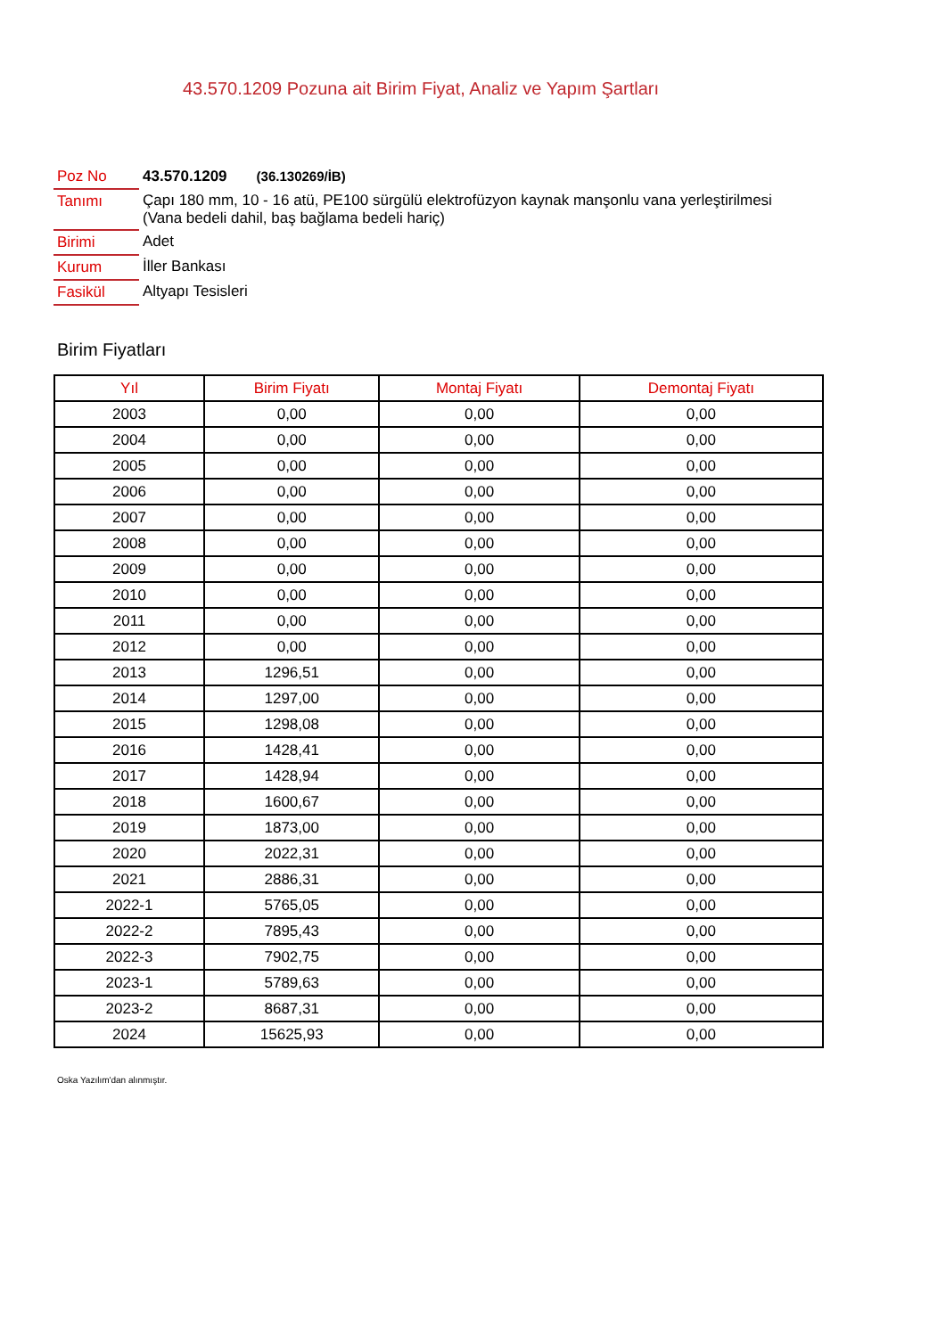43.570.1209 Pozuna ait Birim Fiyat, Analiz ve Yapım Şartları
| Poz No | 43.570.1209 (36.130269/İB) |
| Tanımı | Çapı 180 mm, 10 - 16 atü, PE100 sürgülü elektrofüzyon kaynak manşonlu vana yerleştirilmesi (Vana bedeli dahil, baş bağlama bedeli hariç) |
| Birimi | Adet |
| Kurum | İller Bankası |
| Fasikül | Altyapı Tesisleri |
Birim Fiyatları
| Yıl | Birim Fiyatı | Montaj Fiyatı | Demontaj Fiyatı |
| --- | --- | --- | --- |
| 2003 | 0,00 | 0,00 | 0,00 |
| 2004 | 0,00 | 0,00 | 0,00 |
| 2005 | 0,00 | 0,00 | 0,00 |
| 2006 | 0,00 | 0,00 | 0,00 |
| 2007 | 0,00 | 0,00 | 0,00 |
| 2008 | 0,00 | 0,00 | 0,00 |
| 2009 | 0,00 | 0,00 | 0,00 |
| 2010 | 0,00 | 0,00 | 0,00 |
| 2011 | 0,00 | 0,00 | 0,00 |
| 2012 | 0,00 | 0,00 | 0,00 |
| 2013 | 1296,51 | 0,00 | 0,00 |
| 2014 | 1297,00 | 0,00 | 0,00 |
| 2015 | 1298,08 | 0,00 | 0,00 |
| 2016 | 1428,41 | 0,00 | 0,00 |
| 2017 | 1428,94 | 0,00 | 0,00 |
| 2018 | 1600,67 | 0,00 | 0,00 |
| 2019 | 1873,00 | 0,00 | 0,00 |
| 2020 | 2022,31 | 0,00 | 0,00 |
| 2021 | 2886,31 | 0,00 | 0,00 |
| 2022-1 | 5765,05 | 0,00 | 0,00 |
| 2022-2 | 7895,43 | 0,00 | 0,00 |
| 2022-3 | 7902,75 | 0,00 | 0,00 |
| 2023-1 | 5789,63 | 0,00 | 0,00 |
| 2023-2 | 8687,31 | 0,00 | 0,00 |
| 2024 | 15625,93 | 0,00 | 0,00 |
Oska Yazılım'dan alınmıştır.